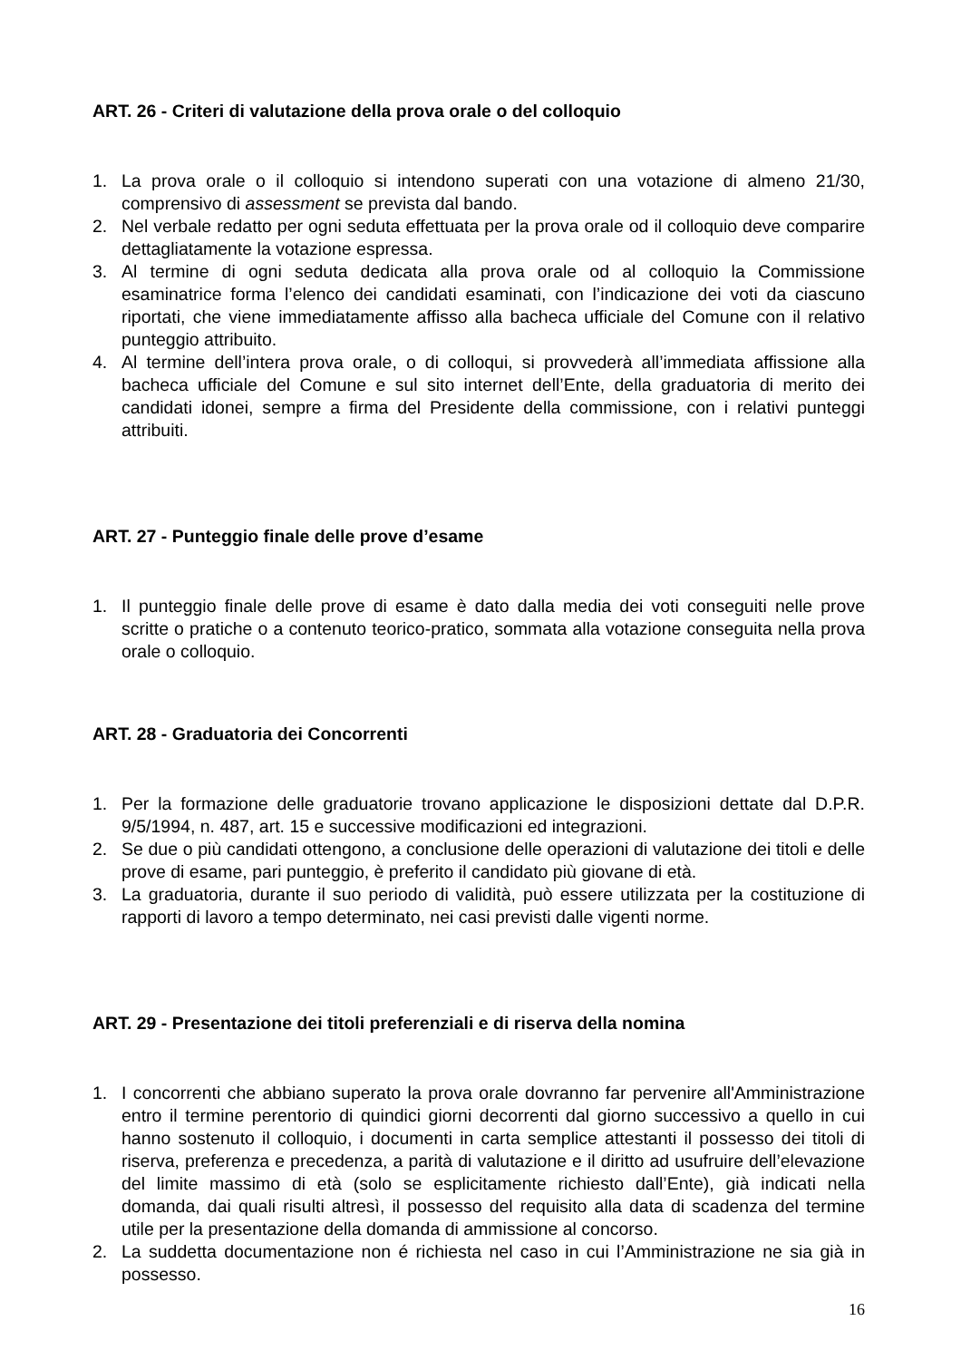ART. 26 - Criteri di valutazione della prova orale o del colloquio
1. La prova orale o il colloquio si intendono superati con una votazione di almeno 21/30, comprensivo di assessment se prevista dal bando.
2. Nel verbale redatto per ogni seduta effettuata per la prova orale od il colloquio deve comparire dettagliatamente la votazione espressa.
3. Al termine di ogni seduta dedicata alla prova orale od al colloquio la Commissione esaminatrice forma l’elenco dei candidati esaminati, con l’indicazione dei voti da ciascuno riportati, che viene immediatamente affisso alla bacheca ufficiale del Comune con il relativo punteggio attribuito.
4. Al termine dell’intera prova orale, o di colloqui, si provvederà all’immediata affissione alla bacheca ufficiale del Comune e sul sito internet dell’Ente, della graduatoria di merito dei candidati idonei, sempre a firma del Presidente della commissione, con i relativi punteggi attribuiti.
ART. 27 - Punteggio finale delle prove d’esame
1. Il punteggio finale delle prove di esame è dato dalla media dei voti conseguiti nelle prove scritte o pratiche o a contenuto teorico-pratico, sommata alla votazione conseguita nella prova orale o colloquio.
ART. 28 - Graduatoria dei Concorrenti
1. Per la formazione delle graduatorie trovano applicazione le disposizioni dettate dal D.P.R. 9/5/1994, n. 487, art. 15 e successive modificazioni ed integrazioni.
2. Se due o più candidati ottengono, a conclusione delle operazioni di valutazione dei titoli e delle prove di esame, pari punteggio, è preferito il candidato più giovane di età.
3. La graduatoria, durante il suo periodo di validità, può essere utilizzata per la costituzione di rapporti di lavoro a tempo determinato, nei casi previsti dalle vigenti norme.
ART. 29 - Presentazione dei titoli preferenziali e di riserva della nomina
1. I concorrenti che abbiano superato la prova orale dovranno far pervenire all'Amministrazione entro il termine perentorio di quindici giorni decorrenti dal giorno successivo a quello in cui hanno sostenuto il colloquio, i documenti in carta semplice attestanti il possesso dei titoli di riserva, preferenza e precedenza, a parità di valutazione e il diritto ad usufruire dell’elevazione del limite massimo di età (solo se esplicitamente richiesto dall’Ente), già indicati nella domanda, dai quali risulti altresì, il possesso del requisito alla data di scadenza del termine utile per la presentazione della domanda di ammissione al concorso.
2. La suddetta documentazione non é richiesta nel caso in cui l’Amministrazione ne sia già in possesso.
16